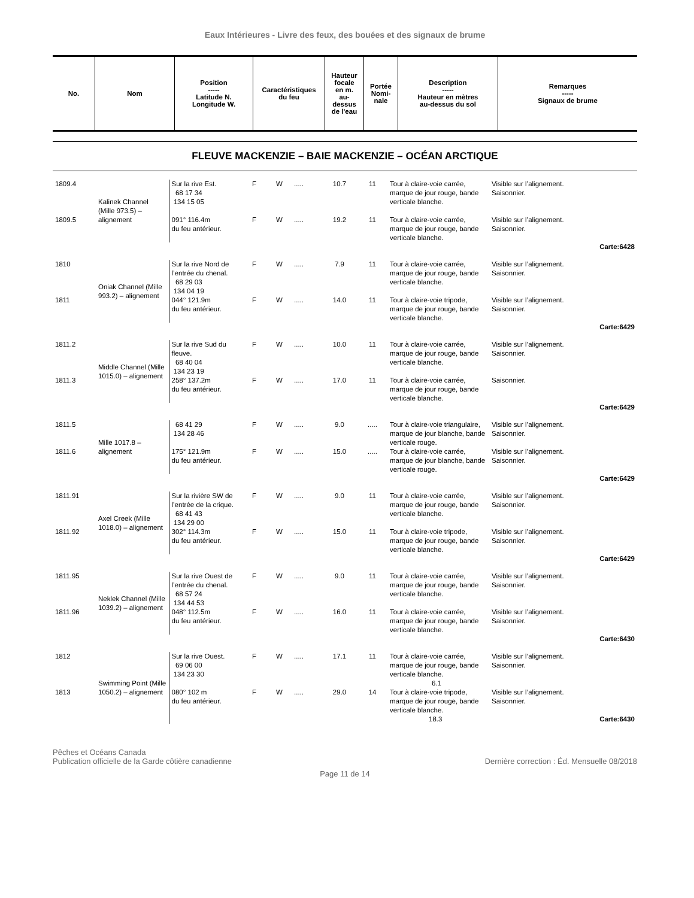Eaux Intérieures - Livre des feux, des bouées et des signaux de brume
| No. | Nom | Position ----- Latitude N. Longitude W. | Caractéristiques du feu | Hauteur focale en m. au- dessus de l'eau | Portée Nomi- nale | Description ----- Hauteur en mètres au-dessus du sol | Remarques ----- Signaux de brume |
| --- | --- | --- | --- | --- | --- | --- | --- |
FLEUVE MACKENZIE – BAIE MACKENZIE – OCÉAN ARCTIQUE
| 1809.4 | Kalinek Channel (Mille 973.5) – alignement | Sur la rive Est. 68 17 34 134 15 05 | F | W | ..... | 10.7 | 11 | Tour à claire-voie carrée, marque de jour rouge, bande verticale blanche. | Visible sur l’alignement. Saisonnier. |
| 1809.5 | | 091° 116.4m du feu antérieur. | F | W | ..... | 19.2 | 11 | Tour à claire-voie carrée, marque de jour rouge, bande verticale blanche. | Visible sur l’alignement. Saisonnier. |
| Carte:6428 | | | | | | | | | |
| 1810 | Oniak Channel (Mille 993.2) – alignement | Sur la rive Nord de l’entrée du chenal. 68 29 03 134 04 19 | F | W | ..... | 7.9 | 11 | Tour à claire-voie carrée, marque de jour rouge, bande verticale blanche. | Visible sur l’alignement. Saisonnier. |
| 1811 | | 044° 121.9m du feu antérieur. | F | W | ..... | 14.0 | 11 | Tour à claire-voie tripode, marque de jour rouge, bande verticale blanche. | Visible sur l’alignement. Saisonnier. |
| Carte:6429 | | | | | | | | | |
| 1811.2 | Middle Channel (Mille 1015.0) – alignement | Sur la rive Sud du fleuve. 68 40 04 134 23 19 | F | W | ..... | 10.0 | 11 | Tour à claire-voie carrée, marque de jour rouge, bande verticale blanche. | Visible sur l’alignement. Saisonnier. |
| 1811.3 | | 258° 137.2m du feu antérieur. | F | W | ..... | 17.0 | 11 | Tour à claire-voie carrée, marque de jour rouge, bande verticale blanche. | Saisonnier. |
| Carte:6429 | | | | | | | | | |
| 1811.5 | Mille 1017.8 – alignement | 68 41 29 134 28 46 | F | W | ..... | 9.0 | ..... | Tour à claire-voie triangulaire, marque de jour blanche, bande verticale rouge. | Visible sur l’alignement. Saisonnier. |
| 1811.6 | | 175° 121.9m du feu antérieur. | F | W | ..... | 15.0 | ..... | Tour à claire-voie carrée, marque de jour blanche, bande verticale rouge. | Visible sur l’alignement. Saisonnier. |
| Carte:6429 | | | | | | | | | |
| 1811.91 | Axel Creek (Mille 1018.0) – alignement | Sur la rivière SW de l’entrée de la crique. 68 41 43 134 29 00 | F | W | ..... | 9.0 | 11 | Tour à claire-voie carrée, marque de jour rouge, bande verticale blanche. | Visible sur l’alignement. Saisonnier. |
| 1811.92 | | 302° 114.3m du feu antérieur. | F | W | ..... | 15.0 | 11 | Tour à claire-voie tripode, marque de jour rouge, bande verticale blanche. | Visible sur l’alignement. Saisonnier. |
| Carte:6429 | | | | | | | | | |
| 1811.95 | Neklek Channel (Mille 1039.2) – alignement | Sur la rive Ouest de l’entrée du chenal. 68 57 24 134 44 53 | F | W | ..... | 9.0 | 11 | Tour à claire-voie carrée, marque de jour rouge, bande verticale blanche. | Visible sur l’alignement. Saisonnier. |
| 1811.96 | | 048° 112.5m du feu antérieur. | F | W | ..... | 16.0 | 11 | Tour à claire-voie carrée, marque de jour rouge, bande verticale blanche. | Visible sur l’alignement. Saisonnier. |
| Carte:6430 | | | | | | | | | |
| 1812 | Swimming Point (Mille 1050.2) – alignement | Sur la rive Ouest. 69 06 00 134 23 30 | F | W | ..... | 17.1 | 11 | Tour à claire-voie carrée, marque de jour rouge, bande verticale blanche. 6.1 | Visible sur l’alignement. Saisonnier. |
| 1813 | | 080° 102 m du feu antérieur. | F | W | ..... | 29.0 | 14 | Tour à claire-voie tripode, marque de jour rouge, bande verticale blanche. 18.3 | Visible sur l’alignement. Saisonnier. Carte:6430 |
Pêches et Océans Canada
Publication officielle de la Garde côtière canadienne
Dernière correction : Éd. Mensuelle 08/2018
Page 11 de 14